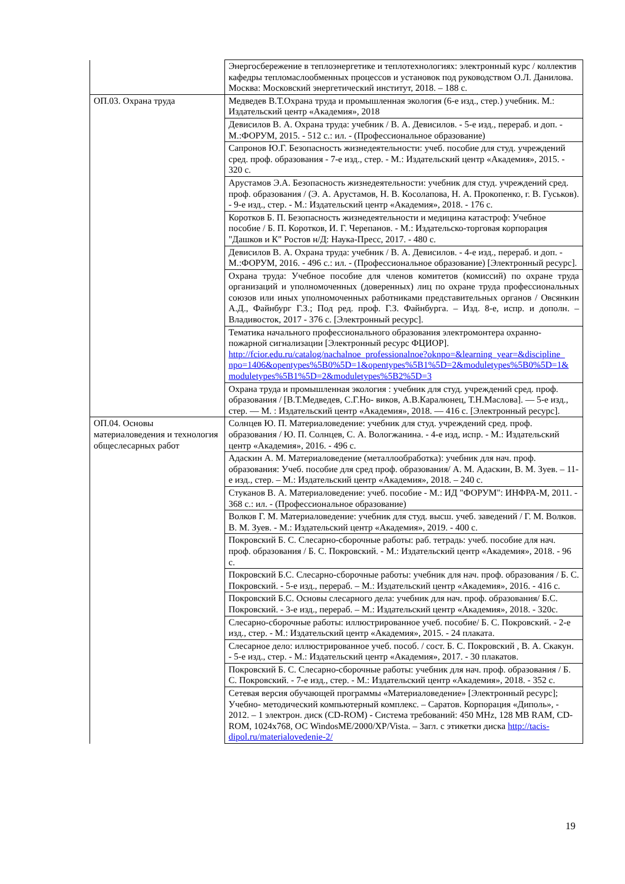| | Энергосбережение в теплоэнергетике и теплотехнологиях: электронный курс / коллектив кафедры тепломаслообменных процессов и установок под руководством О.Л. Данилова. Москва: Московский энергетический институт, 2018. – 188 с. |
| ОП.03. Охрана труда | Медведев В.Т.Охрана труда и промышленная экология (6-е изд., стер.) учебник. М.: Издательский центр «Академия», 2018 |
| | Девисилов В. А. Охрана труда: учебник / В. А. Девисилов. - 5-е изд., перераб. и доп. - М.:ФОРУМ, 2015. - 512 с.: ил. - (Профессиональное образование) |
| | Сапронов Ю.Г. Безопасность жизнедеятельности: учеб. пособие для студ. учреждений сред. проф. образования - 7-е изд., стер. - М.: Издательский центр «Академия», 2015. - 320 с. |
| | Арустамов Э.А. Безопасность жизнедеятельности: учебник для студ. учреждений сред. проф. образования / (Э. А. Арустамов, Н. В. Косолапова, Н. А. Прокопенко, г. В. Гуськов). - 9-е изд., стер. - М.: Издательский центр «Академия», 2018. - 176 с. |
| | Коротков Б. П. Безопасность жизнедеятельности и медицина катастроф: Учебное пособие / Б. П. Коротков, И. Г. Черепанов. - М.: Издательско-торговая корпорация "Дашков и К" Ростов н/Д: Наука-Пресс, 2017. - 480 с. |
| | Девисилов В. А. Охрана труда: учебник / В. А. Девисилов. - 4-е изд., перераб. и доп. - М.:ФОРУМ, 2016. - 496 с.: ил. - (Профессиональное образование) [Электронный ресурс]. |
| | Охрана труда: Учебное пособие для членов комитетов (комиссий) по охране труда организаций и уполномоченных (доверенных) лиц по охране труда профессиональных союзов или иных уполномоченных работниками представительных органов / Овсянкин А.Д., Файнбург Г.З.; Под ред. проф. Г.З. Файнбурга. – Изд. 8-е, испр. и дополн. – Владивосток, 2017 - 376 с. [Электронный ресурс]. |
| | Тематика начального профессионального образования электромонтера охранно-пожарной сигнализации [Электронный ресурс ФЦИОР]. http://fcior.edu.ru/catalog/nachalnoe_professionalnoe?oknpo=&learning_year=&discipline_ npo=1406&opentypes%5B0%5D=1&opentypes%5B1%5D=2&moduletypes%5B0%5D=1& moduletypes%5B1%5D=2&moduletypes%5B2%5D=3 |
| | Охрана труда и промышленная экология : учебник для студ. учреждений сред. проф. образования / [В.Т.Медведев, С.Г.Но- виков, А.В.Каралюнец, Т.Н.Маслова]. — 5-е изд., стер. — М. : Издательский центр «Академия», 2018. — 416 с. [Электронный ресурс]. |
| ОП.04. Основы материаловедения и технология общеслесарных работ | Солнцев Ю. П. Материаловедение: учебник для студ. учреждений сред. проф. образования / Ю. П. Солнцев, С. А. Вологжанина. - 4-е изд, испр. - М.: Издательский центр «Академия», 2016. - 496 с. |
| | Адаскин А. М. Материаловедение (металлообработка): учебник для нач. проф. образования: Учеб. пособие для сред проф. образования/ А. М. Адаскин, В. М. Зуев. – 11-е изд., стер. – М.: Издательский центр «Академия», 2018. – 240 с. |
| | Стуканов В. А. Материаловедение: учеб. пособие - М.: ИД "ФОРУМ": ИНФРА-М, 2011. - 368 с.: ил. - (Профессиональное образование) |
| | Волков Г. М. Материаловедение: учебник для студ. высш. учеб. заведений / Г. М. Волков. В. М. Зуев. - М.: Издательский центр «Академия», 2019. - 400 с. |
| | Покровский Б. С. Слесарно-сборочные работы: раб. тетрадь: учеб. пособие для нач. проф. образования / Б. С. Покровский. - М.: Издательский центр «Академия», 2018. - 96 с. |
| | Покровский Б.С. Слесарно-сборочные работы: учебник для нач. проф. образования / Б. С. Покровский. - 5-е изд., перераб. – М.: Издательский центр «Академия», 2016. - 416 с. |
| | Покровский Б.С. Основы слесарного дела: учебник для нач. проф. образования/ Б.С. Покровский. - 3-е изд., перераб. – М.: Издательский центр «Академия», 2018. - 320с. |
| | Слесарно-сборочные работы: иллюстрированное учеб. пособие/ Б. С. Покровский. - 2-е изд., стер. - М.: Издательский центр «Академия», 2015. - 24 плаката. |
| | Слесарное дело: иллюстрированное учеб. пособ. / сост. Б. С. Покровский , В. А. Скакун. - 5-е изд., стер. - М.: Издательский центр «Академия», 2017. - 30 плакатов. |
| | Покровский Б. С. Слесарно-сборочные работы: учебник для нач. проф. образования / Б. С. Покровский. - 7-е изд., стер. - М.: Издательский центр «Академия», 2018. - 352 с. |
| | Сетевая версия обучающей программы «Материаловедение» [Электронный ресурс]; Учебно- методический компьютерный комплекс. – Саратов. Корпорация «Диполь», - 2012. – 1 электрон. диск (CD-ROM) - Система требований: 450 MHz, 128 MB RAM, CD-ROM, 1024x768, ОС WindosME/2000/XP/Vista. – Загл. с этикетки диска http://tacis-dipol.ru/materialovedenie-2/ |
19